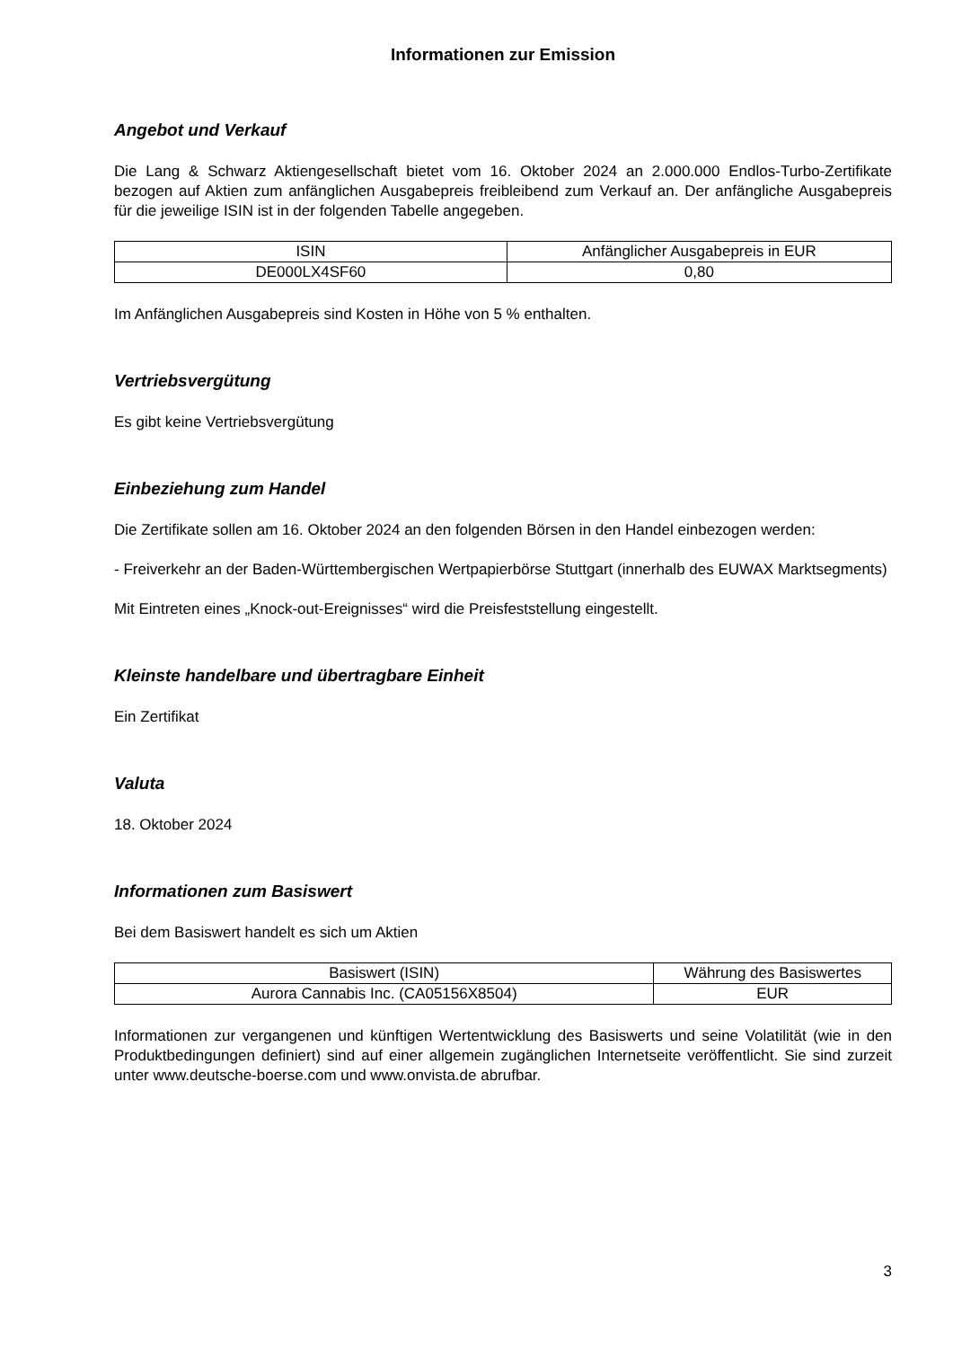Informationen zur Emission
Angebot und Verkauf
Die Lang & Schwarz Aktiengesellschaft bietet vom 16. Oktober 2024 an 2.000.000 Endlos-Turbo-Zertifikate bezogen auf Aktien zum anfänglichen Ausgabepreis freibleibend zum Verkauf an. Der anfängliche Ausgabepreis für die jeweilige ISIN ist in der folgenden Tabelle angegeben.
| ISIN | Anfänglicher Ausgabepreis in EUR |
| --- | --- |
| DE000LX4SF60 | 0,80 |
Im Anfänglichen Ausgabepreis sind Kosten in Höhe von 5 % enthalten.
Vertriebsvergütung
Es gibt keine Vertriebsvergütung
Einbeziehung zum Handel
Die Zertifikate sollen am 16. Oktober 2024 an den folgenden Börsen in den Handel einbezogen werden:
- Freiverkehr an der Baden-Württembergischen Wertpapierbörse Stuttgart (innerhalb des EUWAX Marktsegments)
Mit Eintreten eines „Knock-out-Ereignisses“ wird die Preisfeststellung eingestellt.
Kleinste handelbare und übertragbare Einheit
Ein Zertifikat
Valuta
18. Oktober 2024
Informationen zum Basiswert
Bei dem Basiswert handelt es sich um Aktien
| Basiswert (ISIN) | Währung des Basiswertes |
| --- | --- |
| Aurora Cannabis Inc. (CA05156X8504) | EUR |
Informationen zur vergangenen und künftigen Wertentwicklung des Basiswerts und seine Volatilität (wie in den Produktbedingungen definiert) sind auf einer allgemein zugänglichen Internetseite veröffentlicht. Sie sind zurzeit unter www.deutsche-boerse.com und www.onvista.de abrufbar.
3